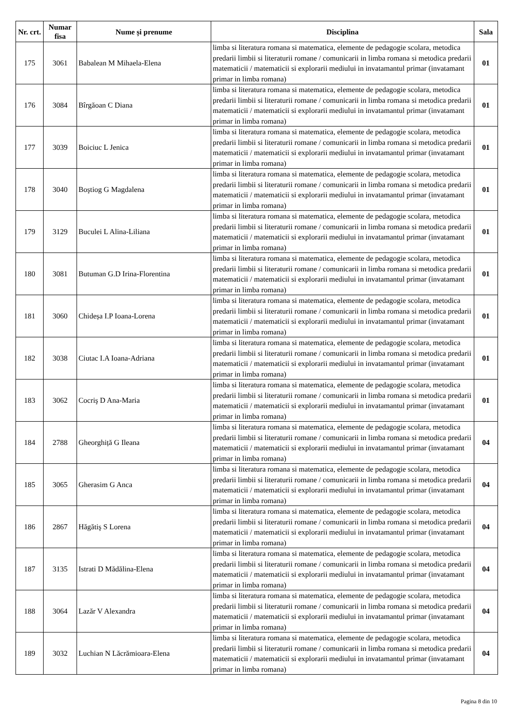| Nr. crt. | Numar fisa | Nume și prenume | Disciplina | Sala |
| --- | --- | --- | --- | --- |
| 175 | 3061 | Babalean M Mihaela-Elena | limba si literatura romana si matematica, elemente de pedagogie scolara, metodica predarii limbii si literaturii romane / comunicarii in limba romana si metodica predarii matematicii / matematicii si explorarii mediului in invatamantul primar (invatamant primar in limba romana) | 01 |
| 176 | 3084 | Bîrgăoan C Diana | limba si literatura romana si matematica, elemente de pedagogie scolara, metodica predarii limbii si literaturii romane / comunicarii in limba romana si metodica predarii matematicii / matematicii si explorarii mediului in invatamantul primar (invatamant primar in limba romana) | 01 |
| 177 | 3039 | Boiciuc L Jenica | limba si literatura romana si matematica, elemente de pedagogie scolara, metodica predarii limbii si literaturii romane / comunicarii in limba romana si metodica predarii matematicii / matematicii si explorarii mediului in invatamantul primar (invatamant primar in limba romana) | 01 |
| 178 | 3040 | Boştiog G Magdalena | limba si literatura romana si matematica, elemente de pedagogie scolara, metodica predarii limbii si literaturii romane / comunicarii in limba romana si metodica predarii matematicii / matematicii si explorarii mediului in invatamantul primar (invatamant primar in limba romana) | 01 |
| 179 | 3129 | Buculei L Alina-Liliana | limba si literatura romana si matematica, elemente de pedagogie scolara, metodica predarii limbii si literaturii romane / comunicarii in limba romana si metodica predarii matematicii / matematicii si explorarii mediului in invatamantul primar (invatamant primar in limba romana) | 01 |
| 180 | 3081 | Butuman G.D Irina-Florentina | limba si literatura romana si matematica, elemente de pedagogie scolara, metodica predarii limbii si literaturii romane / comunicarii in limba romana si metodica predarii matematicii / matematicii si explorarii mediului in invatamantul primar (invatamant primar in limba romana) | 01 |
| 181 | 3060 | Chideșa I.P Ioana-Lorena | limba si literatura romana si matematica, elemente de pedagogie scolara, metodica predarii limbii si literaturii romane / comunicarii in limba romana si metodica predarii matematicii / matematicii si explorarii mediului in invatamantul primar (invatamant primar in limba romana) | 01 |
| 182 | 3038 | Ciutac I.A Ioana-Adriana | limba si literatura romana si matematica, elemente de pedagogie scolara, metodica predarii limbii si literaturii romane / comunicarii in limba romana si metodica predarii matematicii / matematicii si explorarii mediului in invatamantul primar (invatamant primar in limba romana) | 01 |
| 183 | 3062 | Cocriş D Ana-Maria | limba si literatura romana si matematica, elemente de pedagogie scolara, metodica predarii limbii si literaturii romane / comunicarii in limba romana si metodica predarii matematicii / matematicii si explorarii mediului in invatamantul primar (invatamant primar in limba romana) | 01 |
| 184 | 2788 | Gheorghiță G Ileana | limba si literatura romana si matematica, elemente de pedagogie scolara, metodica predarii limbii si literaturii romane / comunicarii in limba romana si metodica predarii matematicii / matematicii si explorarii mediului in invatamantul primar (invatamant primar in limba romana) | 04 |
| 185 | 3065 | Gherasim G Anca | limba si literatura romana si matematica, elemente de pedagogie scolara, metodica predarii limbii si literaturii romane / comunicarii in limba romana si metodica predarii matematicii / matematicii si explorarii mediului in invatamantul primar (invatamant primar in limba romana) | 04 |
| 186 | 2867 | Hăgătiş S Lorena | limba si literatura romana si matematica, elemente de pedagogie scolara, metodica predarii limbii si literaturii romane / comunicarii in limba romana si metodica predarii matematicii / matematicii si explorarii mediului in invatamantul primar (invatamant primar in limba romana) | 04 |
| 187 | 3135 | Istrati D Mădălina-Elena | limba si literatura romana si matematica, elemente de pedagogie scolara, metodica predarii limbii si literaturii romane / comunicarii in limba romana si metodica predarii matematicii / matematicii si explorarii mediului in invatamantul primar (invatamant primar in limba romana) | 04 |
| 188 | 3064 | Lazăr V Alexandra | limba si literatura romana si matematica, elemente de pedagogie scolara, metodica predarii limbii si literaturii romane / comunicarii in limba romana si metodica predarii matematicii / matematicii si explorarii mediului in invatamantul primar (invatamant primar in limba romana) | 04 |
| 189 | 3032 | Luchian N Lăcrămioara-Elena | limba si literatura romana si matematica, elemente de pedagogie scolara, metodica predarii limbii si literaturii romane / comunicarii in limba romana si metodica predarii matematicii / matematicii si explorarii mediului in invatamantul primar (invatamant primar in limba romana) | 04 |
Pagina 8 din 10